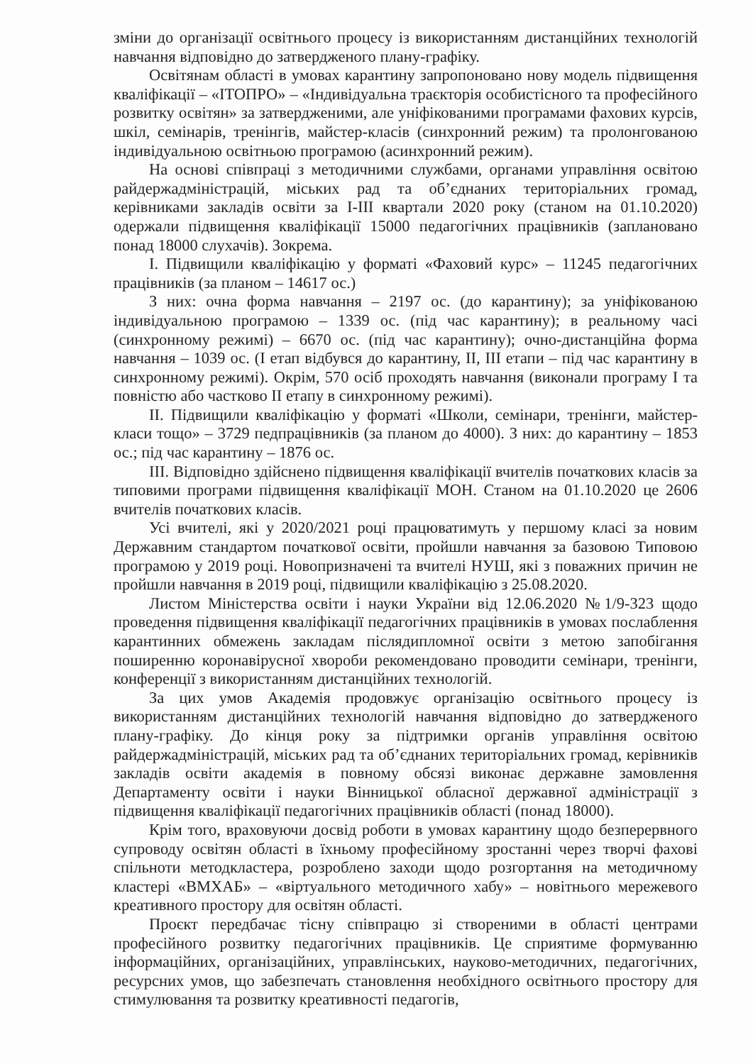зміни до організації освітнього процесу із використанням дистанційних технологій навчання відповідно до затвердженого плану-графіку.
Освітянам області в умовах карантину запропоновано нову модель підвищення кваліфікації – «ІТОПРО» – «Індивідуальна траєкторія особистісного та професійного розвитку освітян» за затвердженими, але уніфікованими програмами фахових курсів, шкіл, семінарів, тренінгів, майстер-класів (синхронний режим) та пролонгованою індивідуальною освітньою програмою (асинхронний режим).
На основі співпраці з методичними службами, органами управління освітою райдержадміністрацій, міських рад та об’єднаних територіальних громад, керівниками закладів освіти за І-ІІІ квартали 2020 року (станом на 01.10.2020) одержали підвищення кваліфікації 15000 педагогічних працівників (заплановано понад 18000 слухачів). Зокрема.
І. Підвищили кваліфікацію у форматі «Фаховий курс» – 11245 педагогічних працівників (за планом – 14617 ос.)
З них: очна форма навчання – 2197 ос. (до карантину); за уніфікованою індивідуальною програмою – 1339 ос. (під час карантину); в реальному часі (синхронному режимі) – 6670 ос. (під час карантину); очно-дистанційна форма навчання – 1039 ос. (І етап відбувся до карантину, ІІ, ІІІ етапи – під час карантину в синхронному режимі). Окрім, 570 осіб проходять навчання (виконали програму І та повністю або частково ІІ етапу в синхронному режимі).
ІІ. Підвищили кваліфікацію у форматі «Школи, семінари, тренінги, майстер-класи тощо» – 3729 педпрацівників (за планом до 4000). З них: до карантину – 1853 ос.; під час карантину – 1876 ос.
ІІІ. Відповідно здійснено підвищення кваліфікації вчителів початкових класів за типовими програми підвищення кваліфікації МОН. Станом на 01.10.2020 це 2606 вчителів початкових класів.
Усі вчителі, які у 2020/2021 році працюватимуть у першому класі за новим Державним стандартом початкової освіти, пройшли навчання за базовою Типовою програмою у 2019 році. Новопризначені та вчителі НУШ, які з поважних причин не пройшли навчання в 2019 році, підвищили кваліфікацію з 25.08.2020.
Листом Міністерства освіти і науки України від 12.06.2020 №1/9-323 щодо проведення підвищення кваліфікації педагогічних працівників в умовах послаблення карантинних обмежень закладам післядипломної освіти з метою запобігання поширенню коронавірусної хвороби рекомендовано проводити семінари, тренінги, конференції з використанням дистанційних технологій.
За цих умов Академія продовжує організацію освітнього процесу із використанням дистанційних технологій навчання відповідно до затвердженого плану-графіку. До кінця року за підтримки органів управління освітою райдержадміністрацій, міських рад та об’єднаних територіальних громад, керівників закладів освіти академія в повному обсязі виконає державне замовлення Департаменту освіти і науки Вінницької обласної державної адміністрації з підвищення кваліфікації педагогічних працівників області (понад 18000).
Крім того, враховуючи досвід роботи в умовах карантину щодо безперервного супроводу освітян області в їхньому професійному зростанні через творчі фахові спільноти методкластера, розроблено заходи щодо розгортання на методичному кластері «ВМХАБ» – «віртуального методичного хабу» – новітнього мережевого креативного простору для освітян області.
Проєкт передбачає тісну співпрацю зі створеними в області центрами професійного розвитку педагогічних працівників. Це сприятиме формуванню інформаційних, організаційних, управлінських, науково-методичних, педагогічних, ресурсних умов, що забезпечать становлення необхідного освітнього простору для стимулювання та розвитку креативності педагогів,